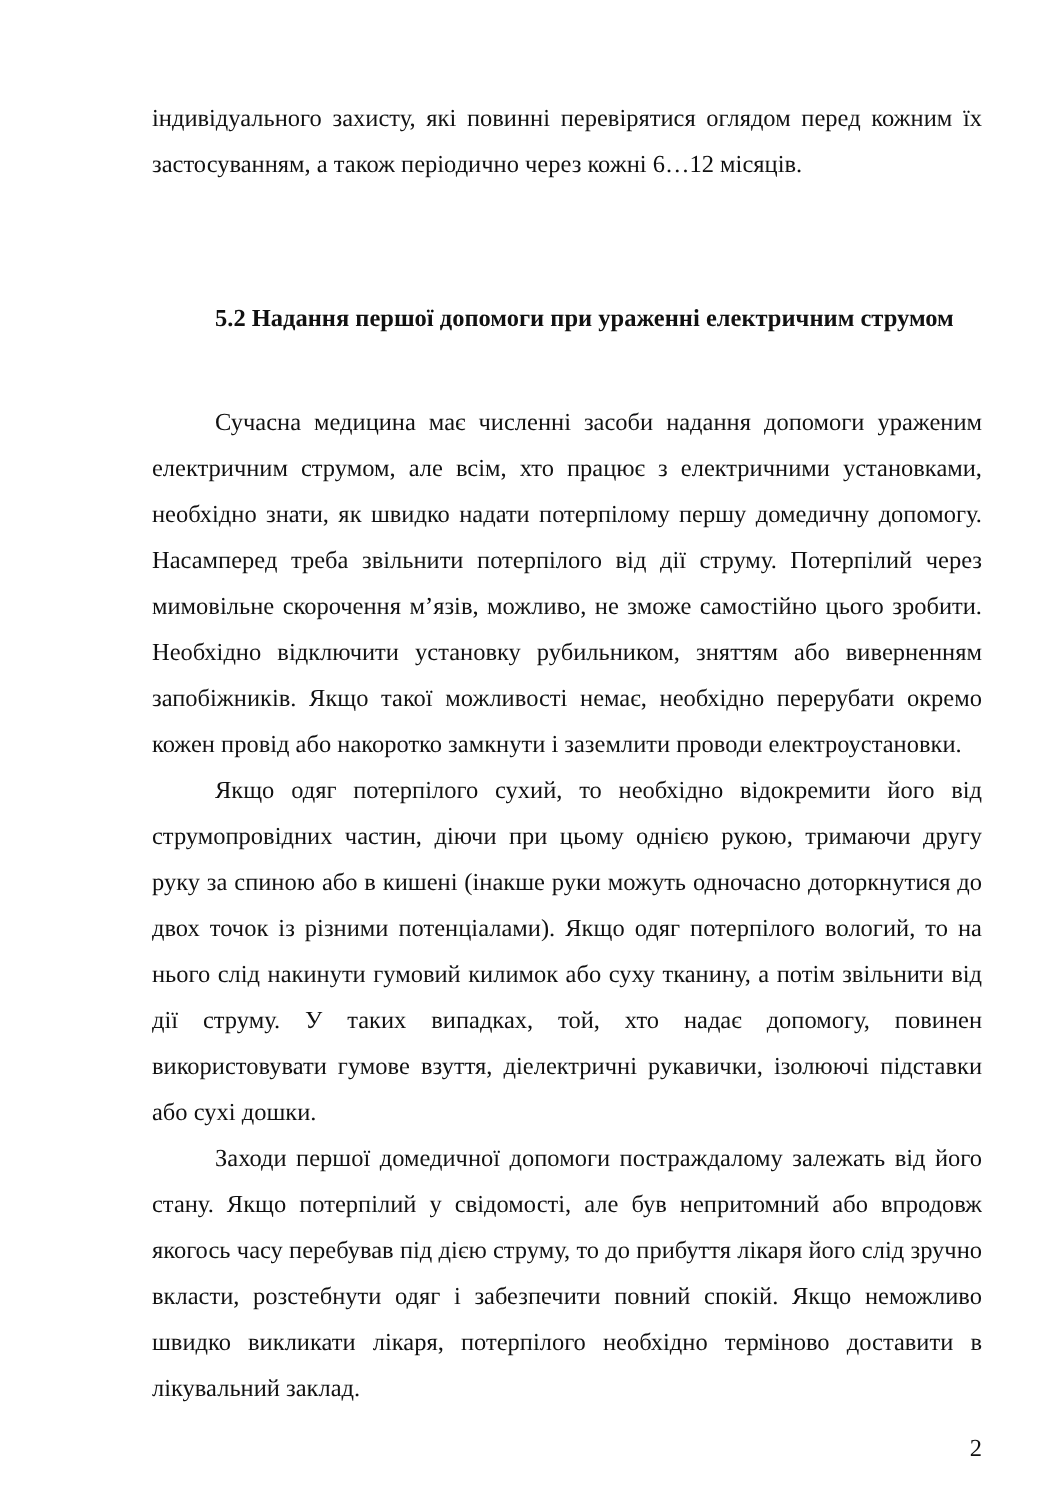індивідуального захисту, які повинні перевірятися оглядом перед кожним їх застосуванням, а також періодично через кожні 6…12 місяців.
5.2 Надання першої допомоги при ураженні електричним струмом
Сучасна медицина має численні засоби надання допомоги ураженим електричним струмом, але всім, хто працює з електричними установками, необхідно знати, як швидко надати потерпілому першу домедичну допомогу. Насамперед треба звільнити потерпілого від дії струму. Потерпілий через мимовільне скорочення м’язів, можливо, не зможе самостійно цього зробити. Необхідно відключити установку рубильником, зняттям або виверненням запобіжників. Якщо такої можливості немає, необхідно перерубати окремо кожен провід або накоротко замкнути і заземлити проводи електроустановки.
Якщо одяг потерпілого сухий, то необхідно відокремити його від струмопровідних частин, діючи при цьому однією рукою, тримаючи другу руку за спиною або в кишені (інакше руки можуть одночасно доторкнутися до двох точок із різними потенціалами). Якщо одяг потерпілого вологий, то на нього слід накинути гумовий килимок або суху тканину, а потім звільнити від дії струму. У таких випадках, той, хто надає допомогу, повинен використовувати гумове взуття, діелектричні рукавички, ізолюючі підставки або сухі дошки.
Заходи першої домедичної допомоги постраждалому залежать від його стану. Якщо потерпілий у свідомості, але був непритомний або впродовж якогось часу перебував під дією струму, то до прибуття лікаря його слід зручно вкласти, розстебнути одяг і забезпечити повний спокій. Якщо неможливо швидко викликати лікаря, потерпілого необхідно терміново доставити в лікувальний заклад.
2